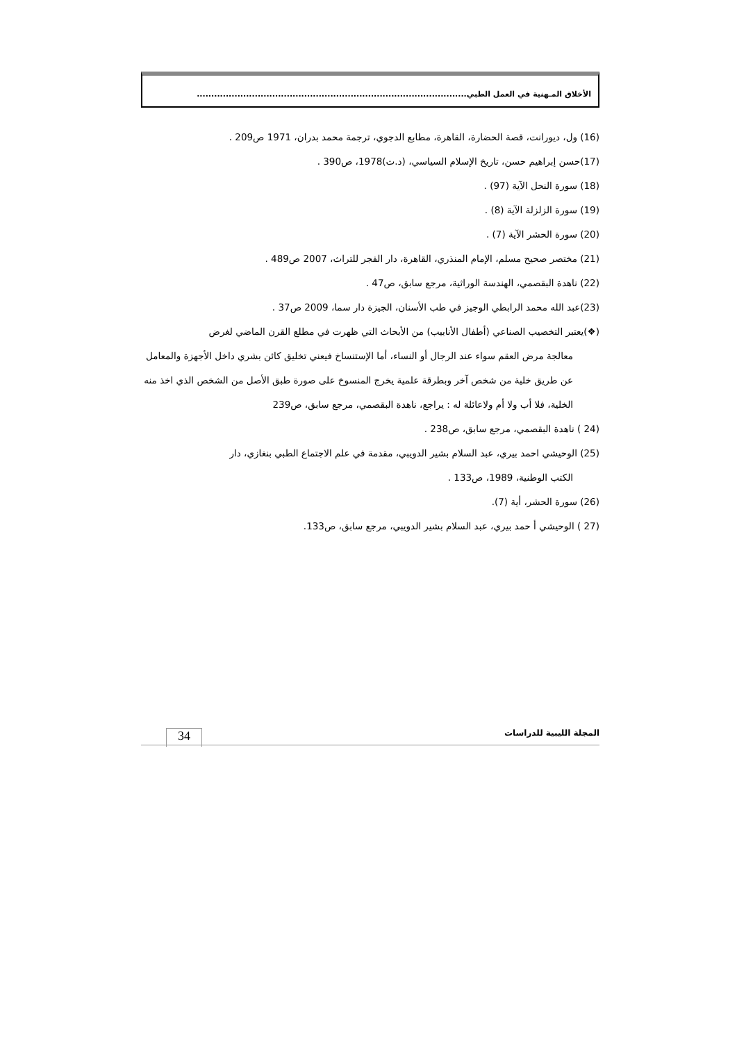الأخلاق المـهنية في العمل الطبي.............................................................................................
(16) ول، ديورانت، قصة الحضارة، القاهرة، مطابع الدجوي، ترجمة محمد بدران، 1971 ص209 .
(17)حسن إبراهيم حسن، تاريخ الإسلام السياسي، (د.ت)1978، ص390 .
(18) سورة النحل الآية (97) .
(19) سورة الزلزلة الآية (8) .
(20) سورة الحشر الآية (7) .
(21) مختصر صحيح مسلم، الإمام المنذري، القاهرة، دار الفجر للتراث، 2007 ص489 .
(22) ناهدة البقصمي، الهندسة الوراثية، مرجع سابق، ص47 .
(23)عبد الله محمد الرابطي الوجيز في طب الأسنان، الجيزة دار سما، 2009 ص37 .
(❖)يعتبر التخصيب الصناعي (أطفال الأنابيب) من الأبحاث التي ظهرت في مطلع القرن الماضي لغرض
معالجة مرض العقم سواء عند الرجال أو النساء، أما الإستنساخ فيعني تخليق كائن بشري داخل الأجهزة والمعامل عن طريق خلية من شخص آخر وبطرقة علمية يخرج المنسوخ على صورة طبق الأصل من الشخص الذي اخذ منه الخلية، فلا أب ولا أم ولاعائلة له : يراجع، ناهدة البقصمي، مرجع سابق، ص239
(24 ) ناهدة البقصمي، مرجع سابق، ص238 .
(25) الوحيشي احمد بيري، عبد السلام بشير الدويبي، مقدمة في علم الاجتماع الطبي بنغازي، دار
الكتب الوطنية، 1989، ص133 .
(26) سورة الحشر، أية (7).
(27 ) الوحيشي أ حمد بيري، عبد السلام بشير الدويبي، مرجع سابق، ص133.
المجلة الليبية للدراسات
34